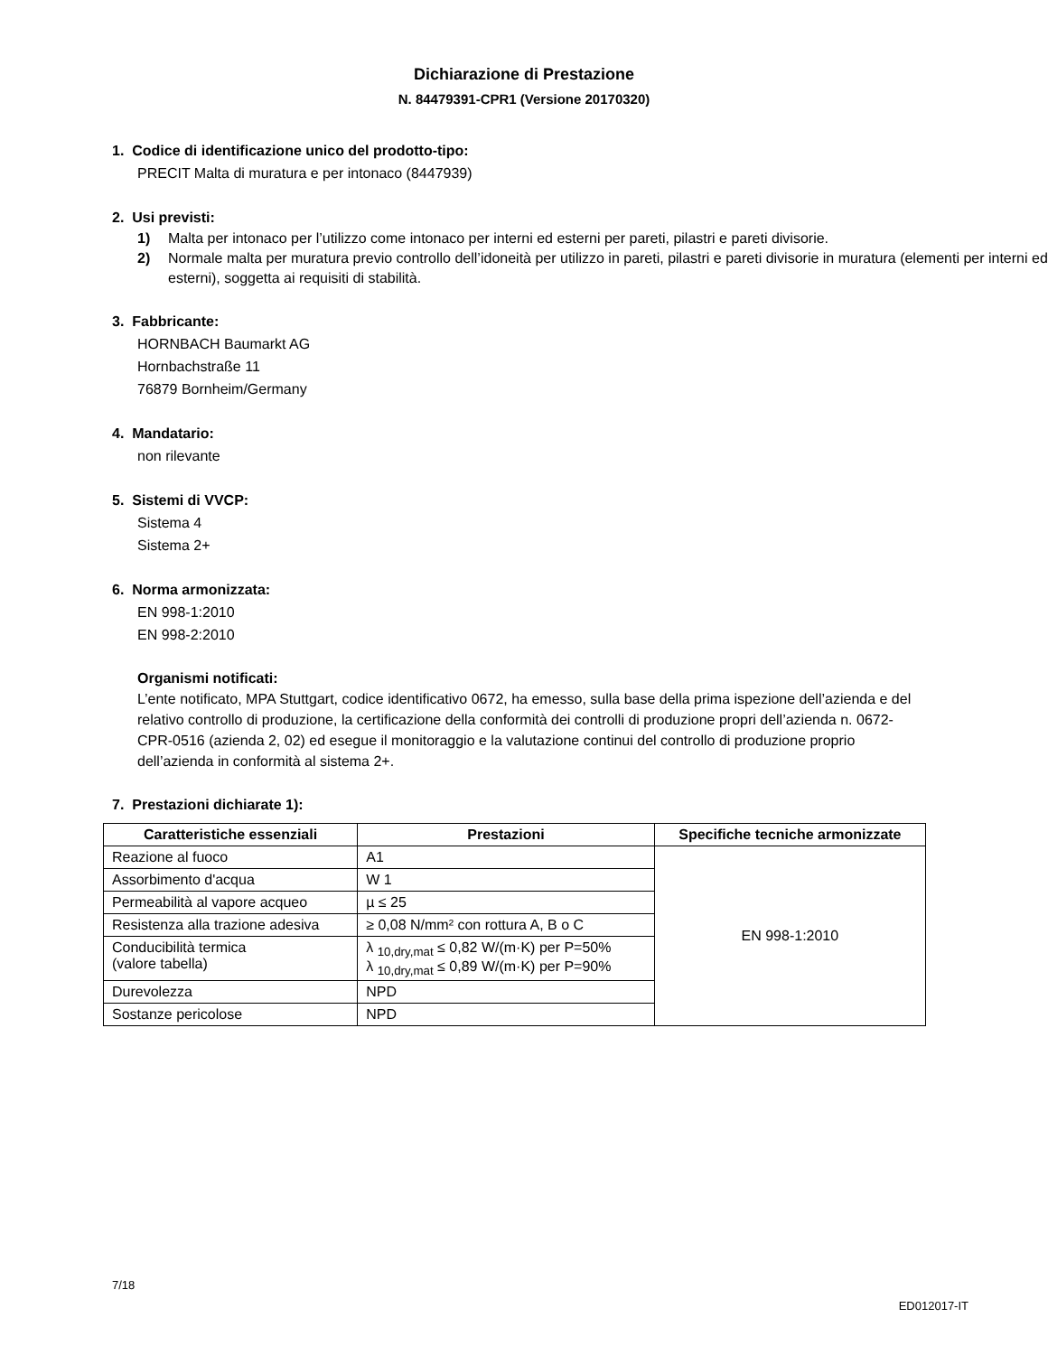Dichiarazione di Prestazione
N. 84479391-CPR1 (Versione 20170320)
1. Codice di identificazione unico del prodotto-tipo:
PRECIT Malta di muratura e per intonaco (8447939)
2. Usi previsti:
1) Malta per intonaco per l’utilizzo come intonaco per interni ed esterni per pareti, pilastri e pareti divisorie.
2) Normale malta per muratura previo controllo dell’idoneità per utilizzo in pareti, pilastri e pareti divisorie in muratura (elementi per interni ed esterni), soggetta ai requisiti di stabilità.
3. Fabbricante:
HORNBACH Baumarkt AG
Hornbachstraße 11
76879 Bornheim/Germany
4. Mandatario:
non rilevante
5. Sistemi di VVCP:
Sistema 4
Sistema 2+
6. Norma armonizzata:
EN 998-1:2010
EN 998-2:2010
Organismi notificati:
L’ente notificato, MPA Stuttgart, codice identificativo 0672, ha emesso, sulla base della prima ispezione dell’azienda e del relativo controllo di produzione, la certificazione della conformità dei controlli di produzione propri dell’azienda n. 0672-CPR-0516 (azienda 2, 02) ed esegue il monitoraggio e la valutazione continui del controllo di produzione proprio dell’azienda in conformità al sistema 2+.
7. Prestazioni dichiarate 1):
| Caratteristiche essenziali | Prestazioni | Specifiche tecniche armonizzate |
| --- | --- | --- |
| Reazione al fuoco | A1 | EN 998-1:2010 |
| Assorbimento d'acqua | W 1 | |
| Permeabilità al vapore acqueo | µ ≤ 25 | |
| Resistenza alla trazione adesiva | ≥ 0,08 N/mm² con rottura A, B o C | |
| Conducibilità termica (valore tabella) | λ <sub>10,dry,mat</sub> ≤ 0,82 W/(m·K) per P=50% λ <sub>10,dry,mat</sub> ≤ 0,89 W/(m·K) per P=90% | |
| Durevolezza | NPD | |
| Sostanze pericolose | NPD | |
7/18
ED012017-IT